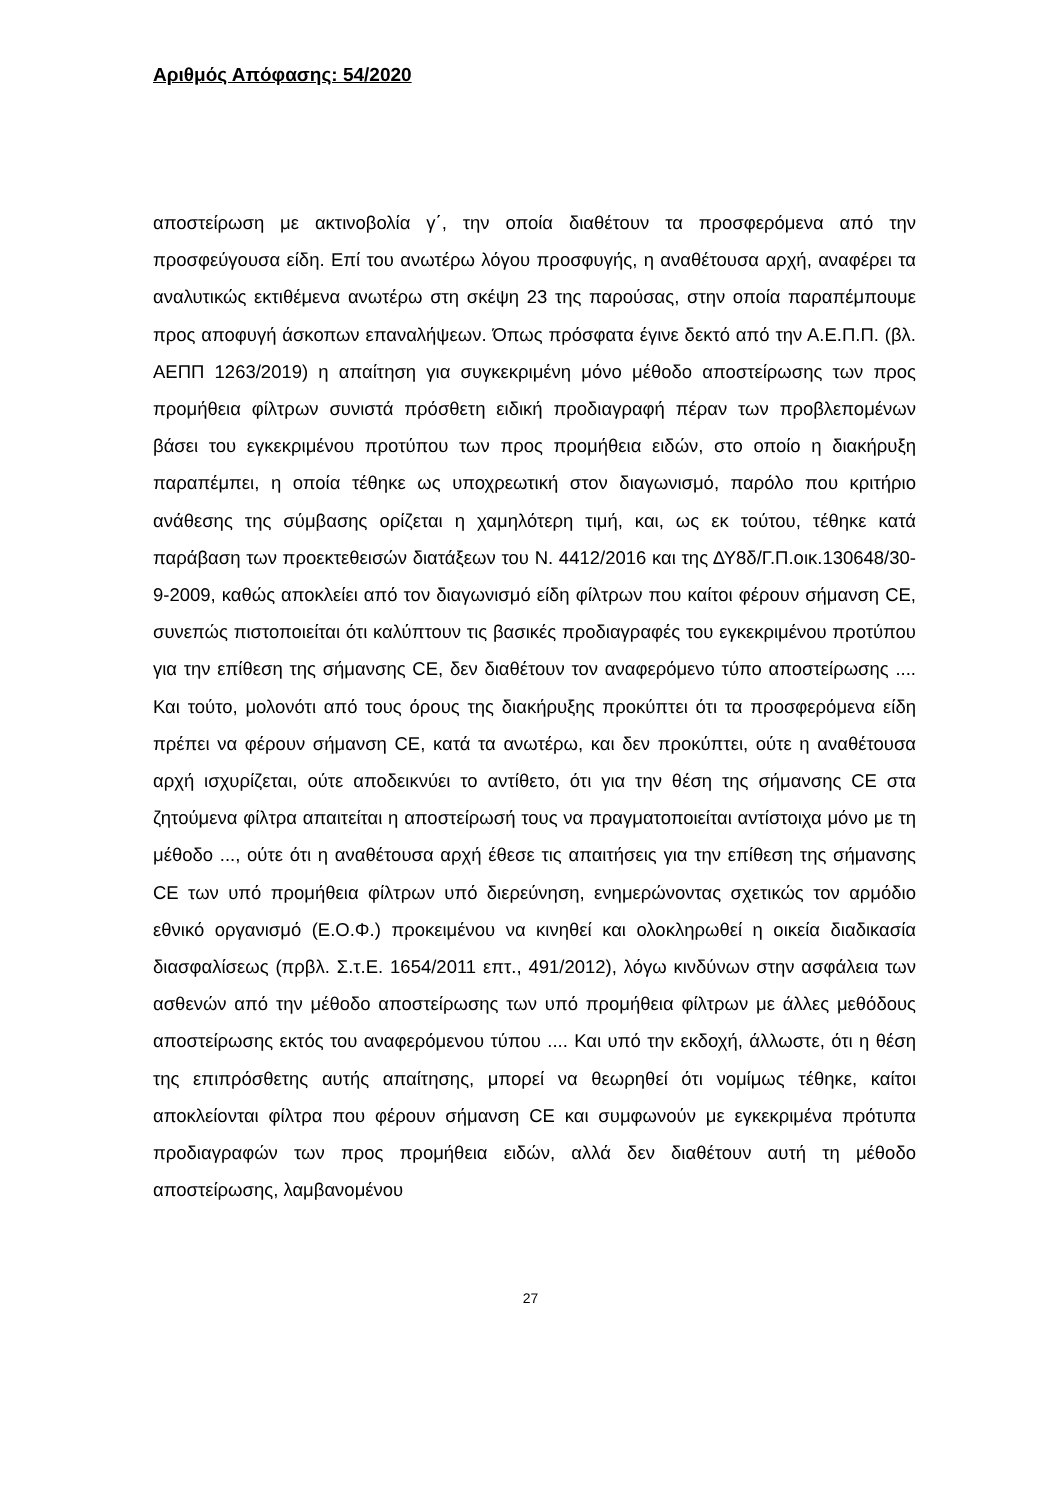Αριθμός Απόφασης: 54/2020
αποστείρωση με ακτινοβολία γ΄, την οποία διαθέτουν τα προσφερόμενα από την προσφεύγουσα είδη. Επί του ανωτέρω λόγου προσφυγής, η αναθέτουσα αρχή, αναφέρει τα αναλυτικώς εκτιθέμενα ανωτέρω στη σκέψη 23 της παρούσας, στην οποία παραπέμπουμε προς αποφυγή άσκοπων επαναλήψεων. Όπως πρόσφατα έγινε δεκτό από την Α.Ε.Π.Π. (βλ. ΑΕΠΠ 1263/2019) η απαίτηση για συγκεκριμένη μόνο μέθοδο αποστείρωσης των προς προμήθεια φίλτρων συνιστά πρόσθετη ειδική προδιαγραφή πέραν των προβλεπομένων βάσει του εγκεκριμένου προτύπου των προς προμήθεια ειδών, στο οποίο η διακήρυξη παραπέμπει, η οποία τέθηκε ως υποχρεωτική στον διαγωνισμό, παρόλο που κριτήριο ανάθεσης της σύμβασης ορίζεται η χαμηλότερη τιμή, και, ως εκ τούτου, τέθηκε κατά παράβαση των προεκτεθεισών διατάξεων του Ν. 4412/2016 και της ΔΥ8δ/Γ.Π.οικ.130648/30-9-2009, καθώς αποκλείει από τον διαγωνισμό είδη φίλτρων που καίτοι φέρουν σήμανση CE, συνεπώς πιστοποιείται ότι καλύπτουν τις βασικές προδιαγραφές του εγκεκριμένου προτύπου για την επίθεση της σήμανσης CE, δεν διαθέτουν τον αναφερόμενο τύπο αποστείρωσης .... Και τούτο, μολονότι από τους όρους της διακήρυξης προκύπτει ότι τα προσφερόμενα είδη πρέπει να φέρουν σήμανση CE, κατά τα ανωτέρω, και δεν προκύπτει, ούτε η αναθέτουσα αρχή ισχυρίζεται, ούτε αποδεικνύει το αντίθετο, ότι για την θέση της σήμανσης CE στα ζητούμενα φίλτρα απαιτείται η αποστείρωσή τους να πραγματοποιείται αντίστοιχα μόνο με τη μέθοδο ..., ούτε ότι η αναθέτουσα αρχή έθεσε τις απαιτήσεις για την επίθεση της σήμανσης CE των υπό προμήθεια φίλτρων υπό διερεύνηση, ενημερώνοντας σχετικώς τον αρμόδιο εθνικό οργανισμό (Ε.Ο.Φ.) προκειμένου να κινηθεί και ολοκληρωθεί η οικεία διαδικασία διασφαλίσεως (πρβλ. Σ.τ.Ε. 1654/2011 επτ., 491/2012), λόγω κινδύνων στην ασφάλεια των ασθενών από την μέθοδο αποστείρωσης των υπό προμήθεια φίλτρων με άλλες μεθόδους αποστείρωσης εκτός του αναφερόμενου τύπου .... Και υπό την εκδοχή, άλλωστε, ότι η θέση της επιπρόσθετης αυτής απαίτησης, μπορεί να θεωρηθεί ότι νομίμως τέθηκε, καίτοι αποκλείονται φίλτρα που φέρουν σήμανση CE και συμφωνούν με εγκεκριμένα πρότυπα προδιαγραφών των προς προμήθεια ειδών, αλλά δεν διαθέτουν αυτή τη μέθοδο αποστείρωσης, λαμβανομένου
27